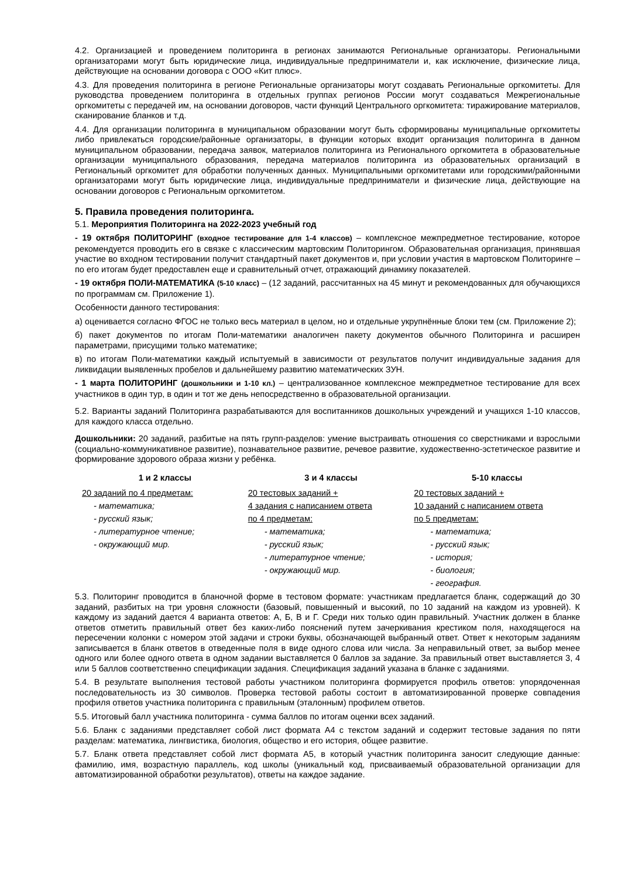4.2. Организацией и проведением политоринга в регионах занимаются Региональные организаторы. Региональными организаторами могут быть юридические лица, индивидуальные предприниматели и, как исключение, физические лица, действующие на основании договора с ООО «Кит плюс».
4.3. Для проведения политоринга в регионе Региональные организаторы могут создавать Региональные оргкомитеты. Для руководства проведением политоринга в отдельных группах регионов России могут создаваться Межрегиональные оргкомитеты с передачей им, на основании договоров, части функций Центрального оргкомитета: тиражирование материалов, сканирование бланков и т.д.
4.4. Для организации политоринга в муниципальном образовании могут быть сформированы муниципальные оргкомитеты либо привлекаться городские/районные организаторы, в функции которых входит организация политоринга в данном муниципальном образовании, передача заявок, материалов политоринга из Регионального оргкомитета в образовательные организации муниципального образования, передача материалов политоринга из образовательных организаций в Региональный оргкомитет для обработки полученных данных. Муниципальными оргкомитетами или городскими/районными организаторами могут быть юридические лица, индивидуальные предприниматели и физические лица, действующие на основании договоров с Региональным оргкомитетом.
5. Правила проведения политоринга.
5.1. Мероприятия Политоринга на 2022-2023 учебный год
- 19 октября ПОЛИТОРИНГ (входное тестирование для 1-4 классов) – комплексное межпредметное тестирование, которое рекомендуется проводить его в связке с классическим мартовским Политорингом. Образовательная организация, принявшая участие во входном тестировании получит стандартный пакет документов и, при условии участия в мартовском Политоринге – по его итогам будет предоставлен еще и сравнительный отчет, отражающий динамику показателей.
- 19 октября ПОЛИ-МАТЕМАТИКА (5-10 класс) – (12 заданий, рассчитанных на 45 минут и рекомендованных для обучающихся по программам см. Приложение 1).
Особенности данного тестирования:
а) оценивается согласно ФГОС не только весь материал в целом, но и отдельные укрупнённые блоки тем (см. Приложение 2);
б) пакет документов по итогам Поли-математики аналогичен пакету документов обычного Политоринга и расширен параметрами, присущими только математике;
в) по итогам Поли-математики каждый испытуемый в зависимости от результатов получит индивидуальные задания для ликвидации выявленных пробелов и дальнейшему развитию математических ЗУН.
- 1 марта ПОЛИТОРИНГ (дошкольники и 1-10 кл.) – централизованное комплексное межпредметное тестирование для всех участников в один тур, в один и тот же день непосредственно в образовательной организации.
5.2. Варианты заданий Политоринга разрабатываются для воспитанников дошкольных учреждений и учащихся 1-10 классов, для каждого класса отдельно.
Дошкольники: 20 заданий, разбитые на пять групп-разделов: умение выстраивать отношения со сверстниками и взрослыми (социально-коммуникативное развитие), познавательное развитие, речевое развитие, художественно-эстетическое развитие и формирование здорового образа жизни у ребёнка.
1 и 2 классы
20 заданий по 4 предметам:
- математика;
- русский язык;
- литературное чтение;
- окружающий мир.
3 и 4 классы
20 тестовых заданий +
4 задания с написанием ответа
по 4 предметам:
- математика;
- русский язык;
- литературное чтение;
- окружающий мир.
5-10 классы
20 тестовых заданий +
10 заданий с написанием ответа
по 5 предметам:
- математика;
- русский язык;
- история;
- биология;
- география.
5.3. Политоринг проводится в бланочной форме в тестовом формате: участникам предлагается бланк, содержащий до 30 заданий, разбитых на три уровня сложности (базовый, повышенный и высокий, по 10 заданий на каждом из уровней). К каждому из заданий дается 4 варианта ответов: А, Б, В и Г. Среди них только один правильный. Участник должен в бланке ответов отметить правильный ответ без каких-либо пояснений путем зачеркивания крестиком поля, находящегося на пересечении колонки с номером этой задачи и строки буквы, обозначающей выбранный ответ. Ответ к некоторым заданиям записывается в бланк ответов в отведенные поля в виде одного слова или числа. За неправильный ответ, за выбор менее одного или более одного ответа в одном задании выставляется 0 баллов за задание. За правильный ответ выставляется 3, 4 или 5 баллов соответственно спецификации задания. Спецификация заданий указана в бланке с заданиями.
5.4. В результате выполнения тестовой работы участником политоринга формируется профиль ответов: упорядоченная последовательность из 30 символов. Проверка тестовой работы состоит в автоматизированной проверке совпадения профиля ответов участника политоринга с правильным (эталонным) профилем ответов.
5.5. Итоговый балл участника политоринга - сумма баллов по итогам оценки всех заданий.
5.6. Бланк с заданиями представляет собой лист формата А4 с текстом заданий и содержит тестовые задания по пяти разделам: математика, лингвистика, биология, общество и его история, общее развитие.
5.7. Бланк ответа представляет собой лист формата А5, в который участник политоринга заносит следующие данные: фамилию, имя, возрастную параллель, код школы (уникальный код, присваиваемый образовательной организации для автоматизированной обработки результатов), ответы на каждое задание.